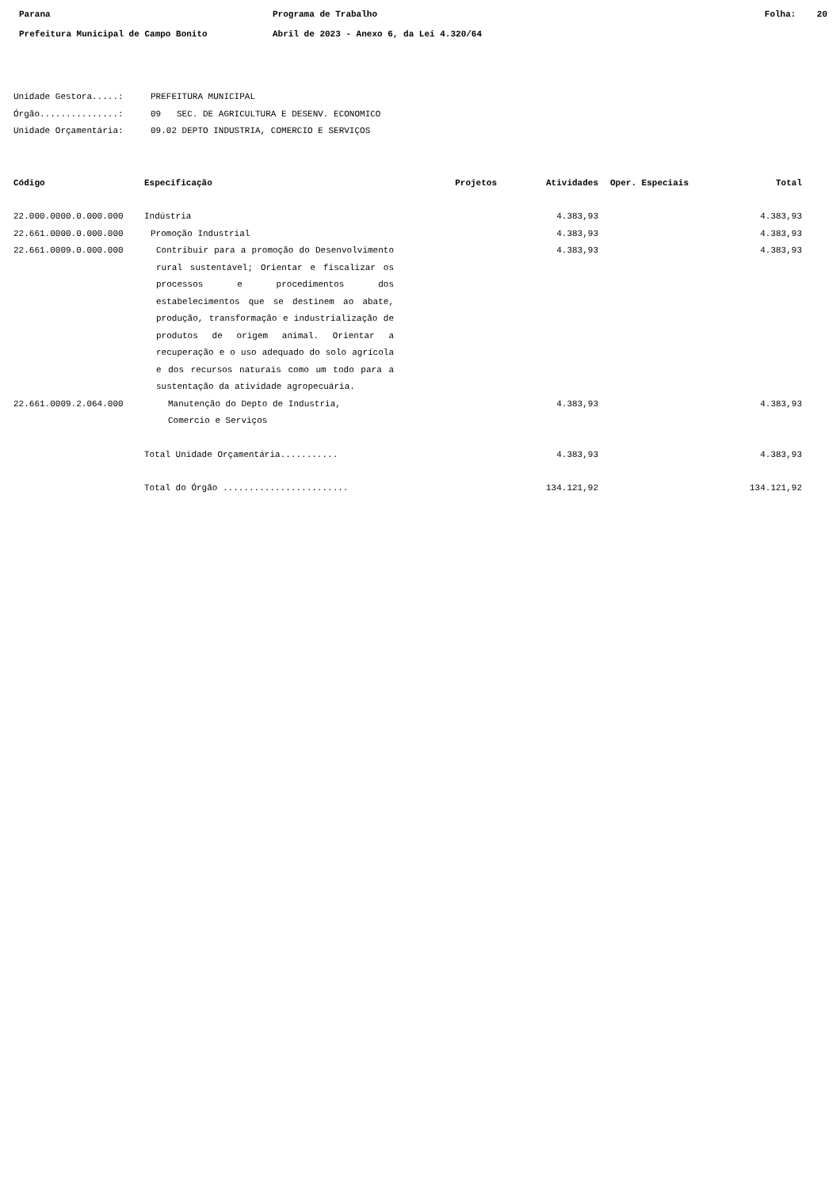Parana
Prefeitura Municipal de Campo Bonito
Programa de Trabalho
Abril de 2023 - Anexo 6, da Lei 4.320/64
Folha: 20
Unidade Gestora.....: PREFEITURA MUNICIPAL
Órgão...............: 09 SEC. DE AGRICULTURA E DESENV. ECONOMICO
Unidade Orçamentária: 09.02 DEPTO INDUSTRIA, COMERCIO E SERVIÇOS
| Código | Especificação | Projetos | Atividades | Oper. Especiais | Total |
| --- | --- | --- | --- | --- | --- |
| 22.000.0000.0.000.000 | Indústria | | 4.383,93 | | 4.383,93 |
| 22.661.0000.0.000.000 | Promoção Industrial | | 4.383,93 | | 4.383,93 |
| 22.661.0009.0.000.000 | Contribuir para a promoção do Desenvolvimento rural sustentável; Orientar e fiscalizar os processos e procedimentos dos estabelecimentos que se destinem ao abate, produção, transformação e industrialização de produtos de origem animal. Orientar a recuperação e o uso adequado do solo agrícola e dos recursos naturais como um todo para a sustentação da atividade agropecuária. | | 4.383,93 | | 4.383,93 |
| 22.661.0009.2.064.000 | Manutenção do Depto de Industria, Comercio e Serviços | | 4.383,93 | | 4.383,93 |
| | Total Unidade Orçamentária........... | | 4.383,93 | | 4.383,93 |
| | Total do Órgão ........................ | | 134.121,92 | | 134.121,92 |